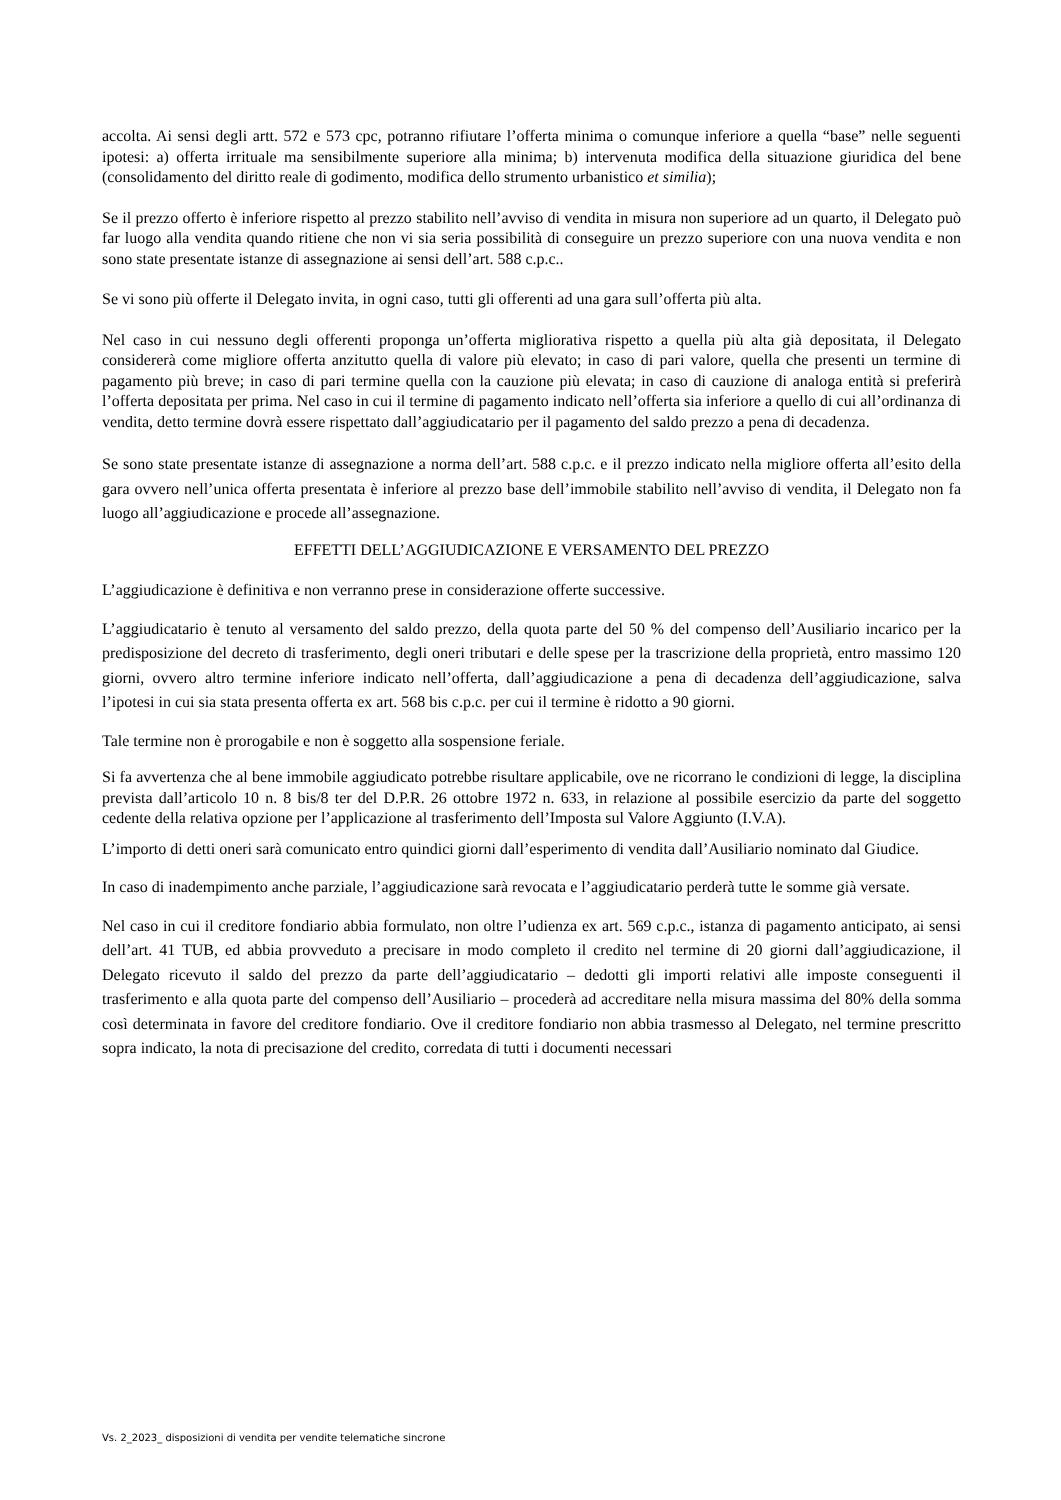accolta. Ai sensi degli artt. 572 e 573 cpc, potranno rifiutare l’offerta minima o comunque inferiore a quella “base” nelle seguenti ipotesi: a) offerta irrituale ma sensibilmente superiore alla minima; b) intervenuta modifica della situazione giuridica del bene (consolidamento del diritto reale di godimento, modifica dello strumento urbanistico et similia);
Se il prezzo offerto è inferiore rispetto al prezzo stabilito nell’avviso di vendita in misura non superiore ad un quarto, il Delegato può far luogo alla vendita quando ritiene che non vi sia seria possibilità di conseguire un prezzo superiore con una nuova vendita e non sono state presentate istanze di assegnazione ai sensi dell’art. 588 c.p.c..
Se vi sono più offerte il Delegato invita, in ogni caso, tutti gli offerenti ad una gara sull’offerta più alta.
Nel caso in cui nessuno degli offerenti proponga un’offerta migliorativa rispetto a quella più alta già depositata, il Delegato considererà come migliore offerta anzitutto quella di valore più elevato; in caso di pari valore, quella che presenti un termine di pagamento più breve; in caso di pari termine quella con la cauzione più elevata; in caso di cauzione di analoga entità si preferirà l’offerta depositata per prima. Nel caso in cui il termine di pagamento indicato nell’offerta sia inferiore a quello di cui all’ordinanza di vendita, detto termine dovrà essere rispettato dall’aggiudicatario per il pagamento del saldo prezzo a pena di decadenza.
Se sono state presentate istanze di assegnazione a norma dell’art. 588 c.p.c. e il prezzo indicato nella migliore offerta all’esito della gara ovvero nell’unica offerta presentata è inferiore al prezzo base dell’immobile stabilito nell’avviso di vendita, il Delegato non fa luogo all’aggiudicazione e procede all’assegnazione.
EFFETTI DELL’AGGIUDICAZIONE E VERSAMENTO DEL PREZZO
L’aggiudicazione è definitiva e non verranno prese in considerazione offerte successive.
L’aggiudicatario è tenuto al versamento del saldo prezzo, della quota parte del 50 % del compenso dell’Ausiliario incarico per la predisposizione del decreto di trasferimento, degli oneri tributari e delle spese per la trascrizione della proprietà, entro massimo 120 giorni, ovvero altro termine inferiore indicato nell’offerta, dall’aggiudicazione a pena di decadenza dell’aggiudicazione, salva l’ipotesi in cui sia stata presenta offerta ex art. 568 bis c.p.c. per cui il termine è ridotto a 90 giorni.
Tale termine non è prorogabile e non è soggetto alla sospensione feriale.
Si fa avvertenza che al bene immobile aggiudicato potrebbe risultare applicabile, ove ne ricorrano le condizioni di legge, la disciplina prevista dall’articolo 10 n. 8 bis/8 ter del D.P.R. 26 ottobre 1972 n. 633, in relazione al possibile esercizio da parte del soggetto cedente della relativa opzione per l’applicazione al trasferimento dell’Imposta sul Valore Aggiunto (I.V.A).
L’importo di detti oneri sarà comunicato entro quindici giorni dall’esperimento di vendita dall’Ausiliario nominato dal Giudice.
In caso di inadempimento anche parziale, l’aggiudicazione sarà revocata e l’aggiudicatario perderà tutte le somme già versate.
Nel caso in cui il creditore fondiario abbia formulato, non oltre l’udienza ex art. 569 c.p.c., istanza di pagamento anticipato, ai sensi dell’art. 41 TUB, ed abbia provveduto a precisare in modo completo il credito nel termine di 20 giorni dall’aggiudicazione, il Delegato ricevuto il saldo del prezzo da parte dell’aggiudicatario – dedotti gli importi relativi alle imposte conseguenti il trasferimento e alla quota parte del compenso dell’Ausiliario – procederà ad accreditare nella misura massima del 80% della somma così determinata in favore del creditore fondiario. Ove il creditore fondiario non abbia trasmesso al Delegato, nel termine prescritto sopra indicato, la nota di precisazione del credito, corredata di tutti i documenti necessari
Vs. 2_2023_ disposizioni di vendita per vendite telematiche sincrone